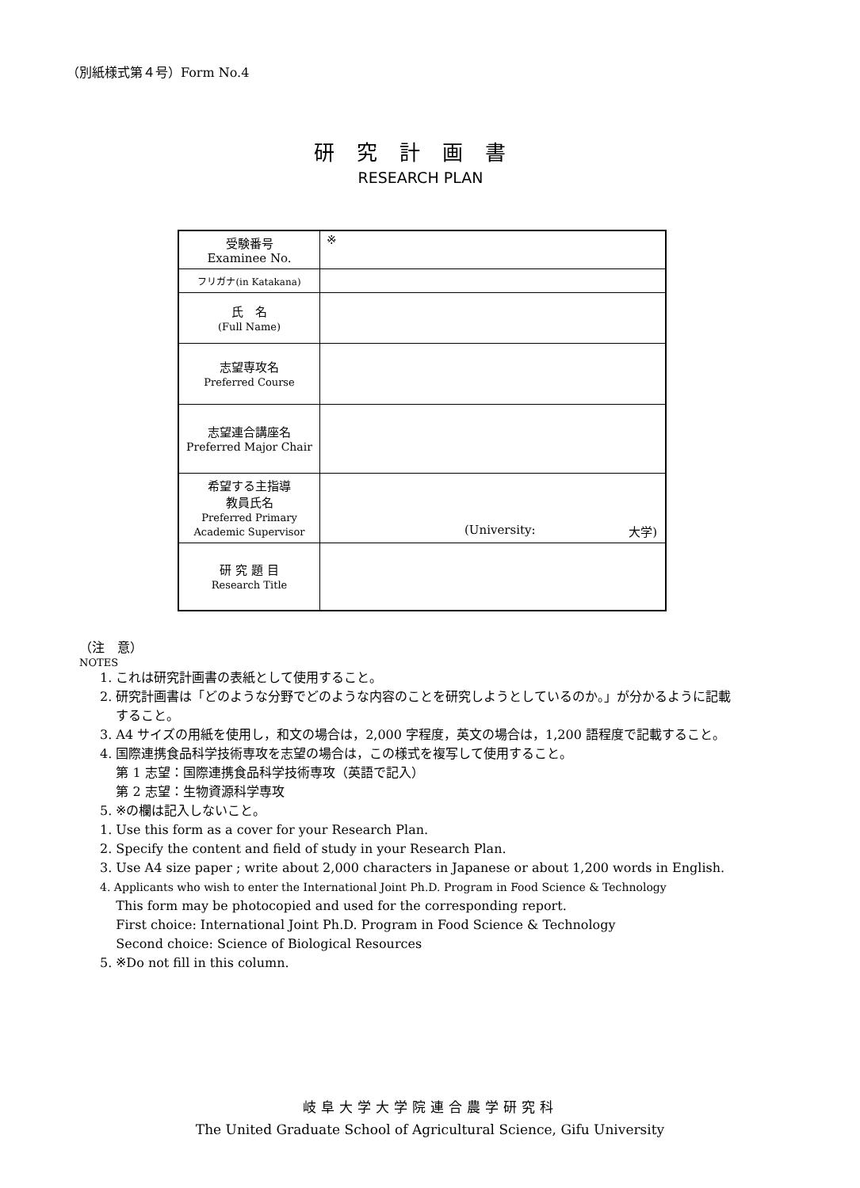（別紙様式第４号）Form No.4
研究計画書
RESEARCH PLAN
| 受験番号 Examinee No. | ※ |
| フリガナ(in Katakana) | |
| 氏 名 (Full Name) | |
| 志望専攻名 Preferred Course | |
| 志望連合講座名 Preferred Major Chair | |
| 希望する主指導 教員氏名 Preferred Primary Academic Supervisor | (University: 大学) |
| 研 究 題 目 Research Title | |
（注　意）
NOTES
1. これは研究計画書の表紙として使用すること。
2. 研究計画書は「どのような分野でどのような内容のことを研究しようとしているのか。」が分かるように記載
すること。
3. A4 サイズの用紙を使用し，和文の場合は，2,000 字程度，英文の場合は，1,200 語程度で記載すること。
4. 国際連携食品科学技術専攻を志望の場合は，この様式を複写して使用すること。
第 1 志望：国際連携食品科学技術専攻（英語で記入）
第 2 志望：生物資源科学専攻
5. ※の欄は記入しないこと。
1. Use this form as a cover for your Research Plan.
2. Specify the content and field of study in your Research Plan.
3. Use A4 size paper ; write about 2,000 characters in Japanese or about 1,200 words in English.
4. Applicants who wish to enter the International Joint Ph.D. Program in Food Science & Technology
This form may be photocopied and used for the corresponding report.
First choice: International Joint Ph.D. Program in Food Science & Technology
Second choice: Science of Biological Resources
5. ※Do not fill in this column.
岐阜大学大学院連合農学研究科
The United Graduate School of Agricultural Science, Gifu University